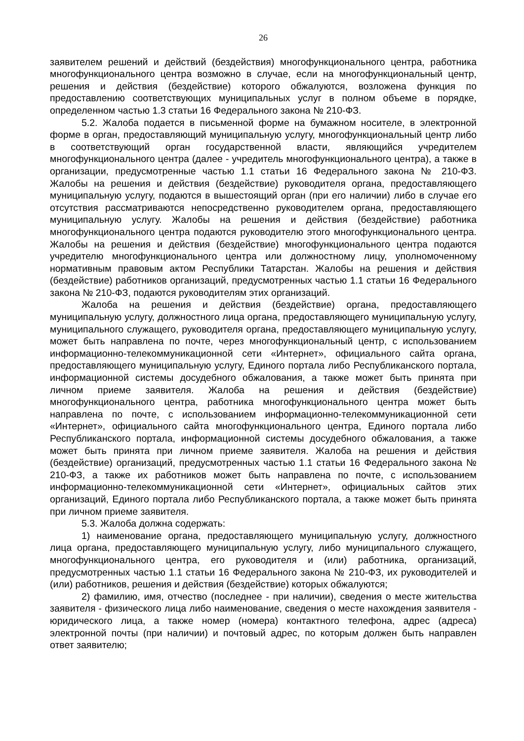26
заявителем решений и действий (бездействия) многофункционального центра, работника многофункционального центра возможно в случае, если на многофункциональный центр, решения и действия (бездействие) которого обжалуются, возложена функция по предоставлению соответствующих муниципальных услуг в полном объеме в порядке, определенном частью 1.3 статьи 16 Федерального закона № 210-ФЗ.
5.2. Жалоба подается в письменной форме на бумажном носителе, в электронной форме в орган, предоставляющий муниципальную услугу, многофункциональный центр либо в соответствующий орган государственной власти, являющийся учредителем многофункционального центра (далее - учредитель многофункционального центра), а также в организации, предусмотренные частью 1.1 статьи 16 Федерального закона № 210-ФЗ. Жалобы на решения и действия (бездействие) руководителя органа, предоставляющего муниципальную услугу, подаются в вышестоящий орган (при его наличии) либо в случае его отсутствия рассматриваются непосредственно руководителем органа, предоставляющего муниципальную услугу. Жалобы на решения и действия (бездействие) работника многофункционального центра подаются руководителю этого многофункционального центра. Жалобы на решения и действия (бездействие) многофункционального центра подаются учредителю многофункционального центра или должностному лицу, уполномоченному нормативным правовым актом Республики Татарстан. Жалобы на решения и действия (бездействие) работников организаций, предусмотренных частью 1.1 статьи 16 Федерального закона № 210-ФЗ, подаются руководителям этих организаций.
Жалоба на решения и действия (бездействие) органа, предоставляющего муниципальную услугу, должностного лица органа, предоставляющего муниципальную услугу, муниципального служащего, руководителя органа, предоставляющего муниципальную услугу, может быть направлена по почте, через многофункциональный центр, с использованием информационно-телекоммуникационной сети «Интернет», официального сайта органа, предоставляющего муниципальную услугу, Единого портала либо Республиканского портала, информационной системы досудебного обжалования, а также может быть принята при личном приеме заявителя. Жалоба на решения и действия (бездействие) многофункционального центра, работника многофункционального центра может быть направлена по почте, с использованием информационно-телекоммуникационной сети «Интернет», официального сайта многофункционального центра, Единого портала либо Республиканского портала, информационной системы досудебного обжалования, а также может быть принята при личном приеме заявителя. Жалоба на решения и действия (бездействие) организаций, предусмотренных частью 1.1 статьи 16 Федерального закона № 210-ФЗ, а также их работников может быть направлена по почте, с использованием информационно-телекоммуникационной сети «Интернет», официальных сайтов этих организаций, Единого портала либо Республиканского портала, а также может быть принята при личном приеме заявителя.
5.3. Жалоба должна содержать:
1) наименование органа, предоставляющего муниципальную услугу, должностного лица органа, предоставляющего муниципальную услугу, либо муниципального служащего, многофункционального центра, его руководителя и (или) работника, организаций, предусмотренных частью 1.1 статьи 16 Федерального закона № 210-ФЗ, их руководителей и (или) работников, решения и действия (бездействие) которых обжалуются;
2) фамилию, имя, отчество (последнее - при наличии), сведения о месте жительства заявителя - физического лица либо наименование, сведения о месте нахождения заявителя - юридического лица, а также номер (номера) контактного телефона, адрес (адреса) электронной почты (при наличии) и почтовый адрес, по которым должен быть направлен ответ заявителю;